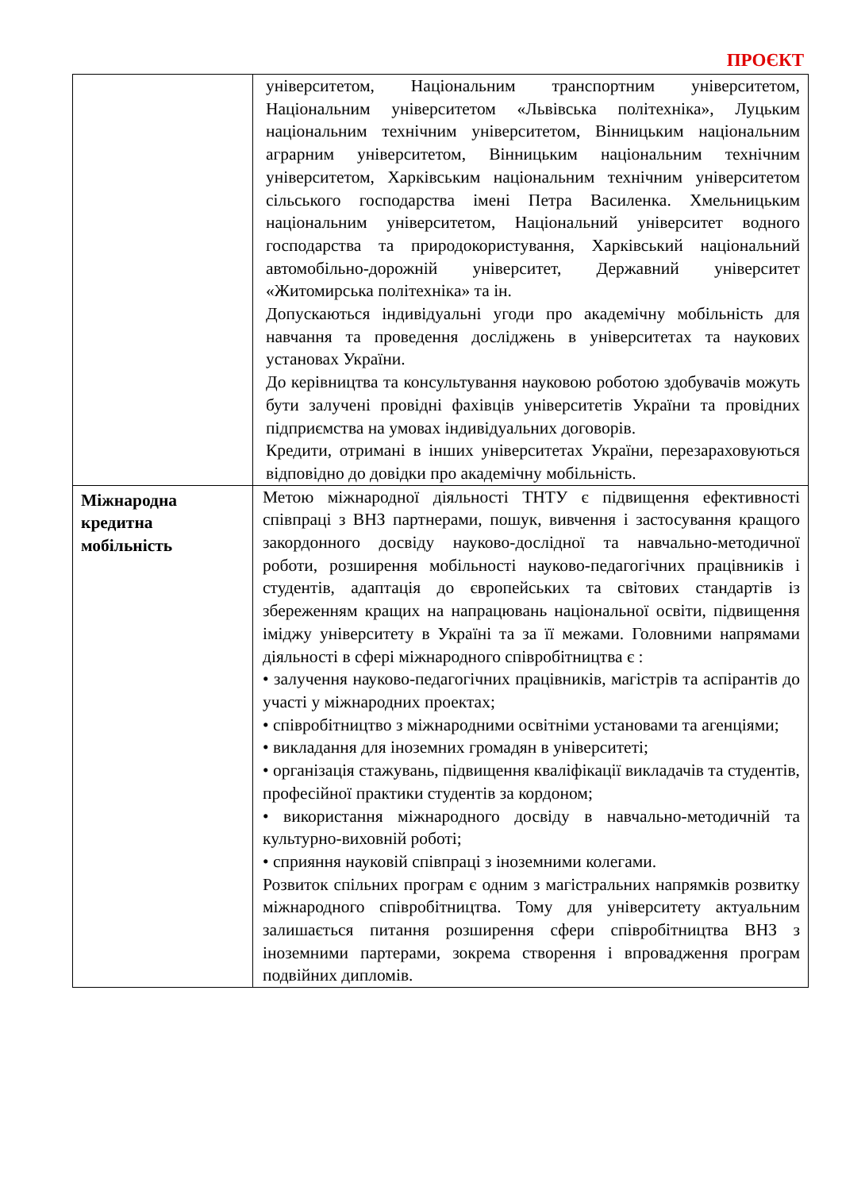ПРОЄКТ
| | університетом, Національним транспортним університетом, Національним університетом «Львівська політехніка», Луцьким національним технічним університетом, Вінницьким національним аграрним університетом, Вінницьким національним технічним університетом, Харківським національним технічним університетом сільського господарства імені Петра Василенка. Хмельницьким національним університетом, Національний університет водного господарства та природокористування, Харківський національний автомобільно-дорожній університет, Державний університет «Житомирська політехніка» та ін. Допускаються індивідуальні угоди про академічну мобільність для навчання та проведення досліджень в університетах та наукових установах України. До керівництва та консультування науковою роботою здобувачів можуть бути залучені провідні фахівців університетів України та провідних підприємства на умовах індивідуальних договорів. Кредити, отримані в інших університетах України, перезараховуються відповідно до довідки про академічну мобільність. |
| Міжнародна кредитна мобільність | Метою міжнародної діяльності ТНТУ є підвищення ефективності співпраці з ВНЗ партнерами, пошук, вивчення і застосування кращого закордонного досвіду науково-дослідної та навчально-методичної роботи, розширення мобільності науково-педагогічних працівників і студентів, адаптація до європейських та світових стандартів із збереженням кращих на напрацювань національної освіти, підвищення іміджу університету в Україні та за її межами. Головними напрямами діяльності в сфері міжнародного співробітництва є : • залучення науково-педагогічних працівників, магістрів та аспірантів до участі у міжнародних проектах; • співробітництво з міжнародними освітніми установами та агенціями; • викладання для іноземних громадян в університеті; • організація стажувань, підвищення кваліфікації викладачів та студентів, професійної практики студентів за кордоном; • використання міжнародного досвіду в навчально-методичній та культурно-виховній роботі; • сприяння науковій співпраці з іноземними колегами. Розвиток спільних програм є одним з магістральних напрямків розвитку міжнародного співробітництва. Тому для університету актуальним залишається питання розширення сфери співробітництва ВНЗ з іноземними партерами, зокрема створення і впровадження програм подвійних дипломів. |